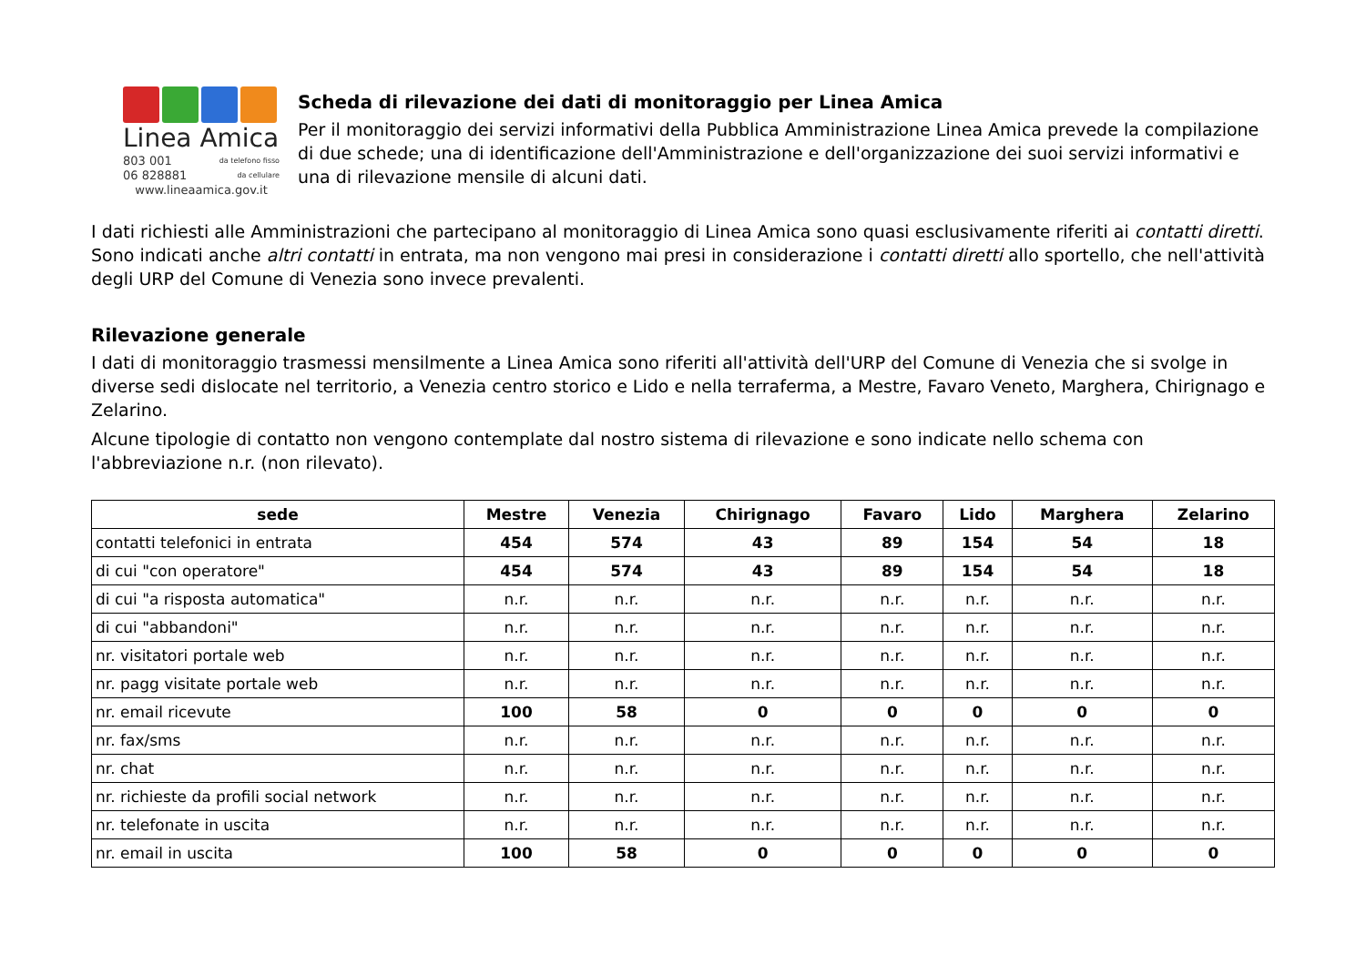Linea Amica
803 001 da telefono fisso
06 828881 da cellulare
www.lineaamica.gov.it
Scheda di rilevazione dei dati di monitoraggio per Linea Amica
Per il monitoraggio dei servizi informativi della Pubblica Amministrazione Linea Amica prevede la compilazione di due schede; una di identificazione dell'Amministrazione e dell'organizzazione dei suoi servizi informativi e una di rilevazione mensile di alcuni dati.
I dati richiesti alle Amministrazioni che partecipano al monitoraggio di Linea Amica sono quasi esclusivamente riferiti ai contatti diretti. Sono indicati anche altri contatti in entrata, ma non vengono mai presi in considerazione i contatti diretti allo sportello, che nell'attività degli URP del Comune di Venezia sono invece prevalenti.
Rilevazione generale
I dati di monitoraggio trasmessi mensilmente a Linea Amica sono riferiti all'attività dell'URP del Comune di Venezia che si svolge in diverse sedi dislocate nel territorio, a Venezia centro storico e Lido e nella terraferma, a Mestre, Favaro Veneto, Marghera, Chirignago e Zelarino.
Alcune tipologie di contatto non vengono contemplate dal nostro sistema di rilevazione e sono indicate nello schema con l'abbreviazione n.r. (non rilevato).
| sede | Mestre | Venezia | Chirignago | Favaro | Lido | Marghera | Zelarino |
| --- | --- | --- | --- | --- | --- | --- | --- |
| contatti telefonici in entrata | 454 | 574 | 43 | 89 | 154 | 54 | 18 |
| di cui "con operatore" | 454 | 574 | 43 | 89 | 154 | 54 | 18 |
| di cui "a risposta automatica" | n.r. | n.r. | n.r. | n.r. | n.r. | n.r. | n.r. |
| di cui "abbandoni" | n.r. | n.r. | n.r. | n.r. | n.r. | n.r. | n.r. |
| nr. visitatori portale web | n.r. | n.r. | n.r. | n.r. | n.r. | n.r. | n.r. |
| nr. pagg visitate portale web | n.r. | n.r. | n.r. | n.r. | n.r. | n.r. | n.r. |
| nr. email ricevute | 100 | 58 | 0 | 0 | 0 | 0 | 0 |
| nr. fax/sms | n.r. | n.r. | n.r. | n.r. | n.r. | n.r. | n.r. |
| nr. chat | n.r. | n.r. | n.r. | n.r. | n.r. | n.r. | n.r. |
| nr. richieste da profili social network | n.r. | n.r. | n.r. | n.r. | n.r. | n.r. | n.r. |
| nr. telefonate in uscita | n.r. | n.r. | n.r. | n.r. | n.r. | n.r. | n.r. |
| nr. email in uscita | 100 | 58 | 0 | 0 | 0 | 0 | 0 |